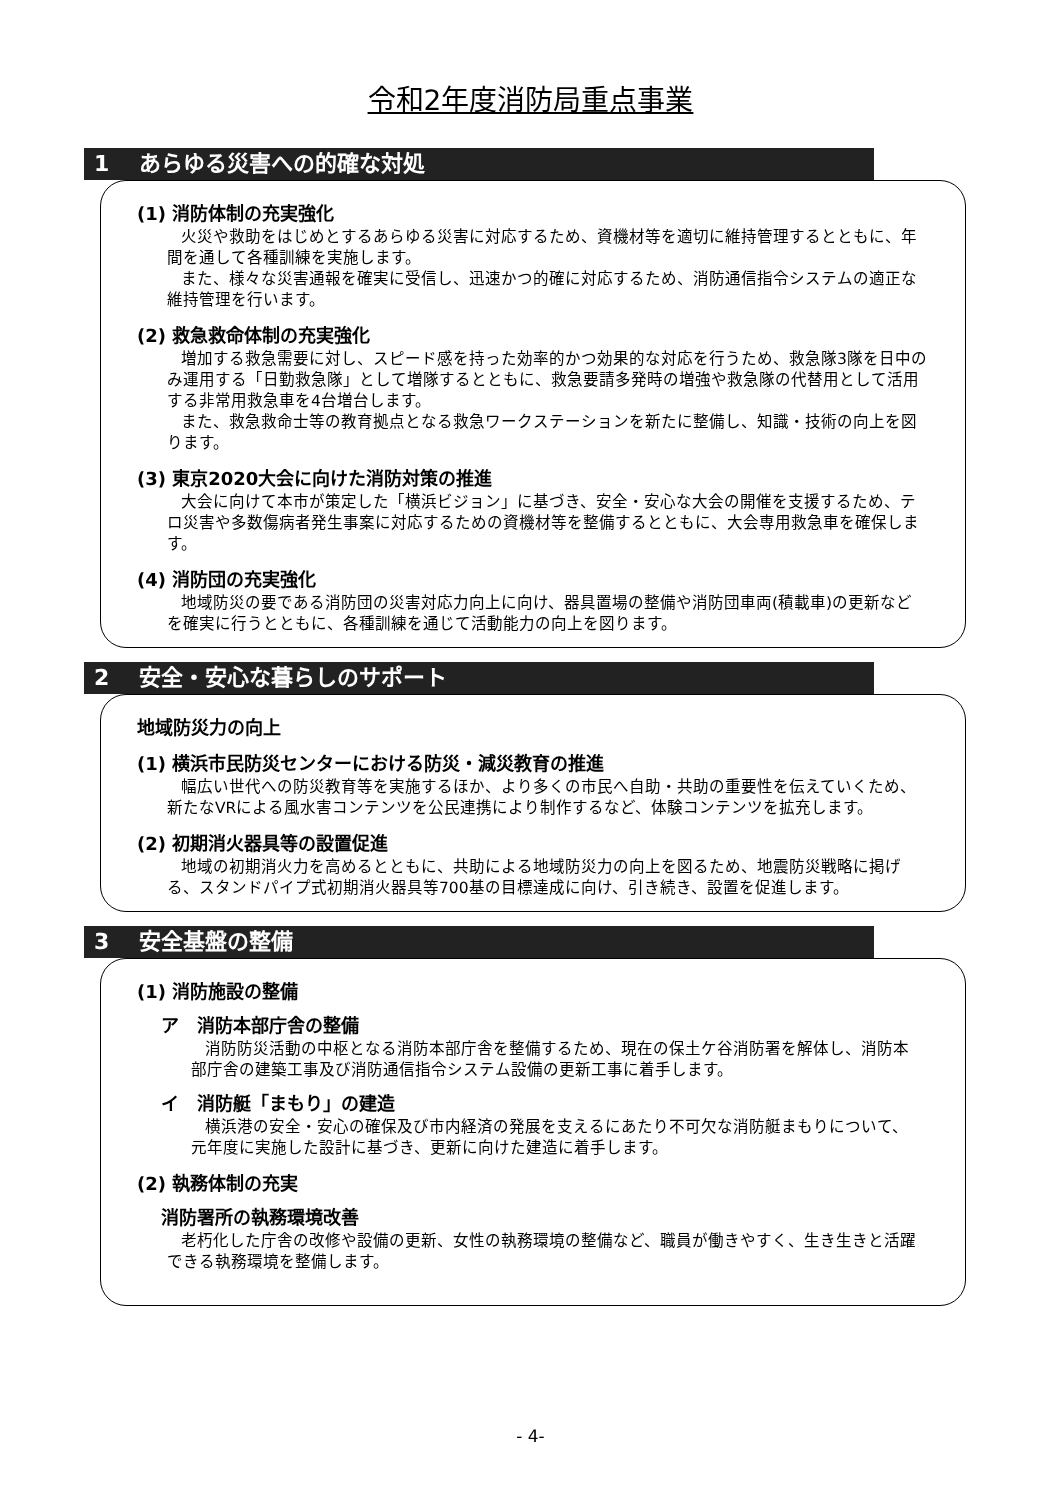令和2年度消防局重点事業
1 あらゆる災害への的確な対処
(1) 消防体制の充実強化
火災や救助をはじめとするあらゆる災害に対応するため、資機材等を適切に維持管理するとともに、年間を通して各種訓練を実施します。
また、様々な災害通報を確実に受信し、迅速かつ的確に対応するため、消防通信指令システムの適正な維持管理を行います。
(2) 救急救命体制の充実強化
増加する救急需要に対し、スピード感を持った効率的かつ効果的な対応を行うため、救急隊3隊を日中のみ運用する「日勤救急隊」として増隊するとともに、救急要請多発時の増強や救急隊の代替用として活用する非常用救急車を4台増台します。
また、救急救命士等の教育拠点となる救急ワークステーションを新たに整備し、知識・技術の向上を図ります。
(3) 東京2020大会に向けた消防対策の推進
大会に向けて本市が策定した「横浜ビジョン」に基づき、安全・安心な大会の開催を支援するため、テロ災害や多数傷病者発生事案に対応するための資機材等を整備するとともに、大会専用救急車を確保します。
(4) 消防団の充実強化
地域防災の要である消防団の災害対応力向上に向け、器具置場の整備や消防団車両(積載車)の更新などを確実に行うとともに、各種訓練を通じて活動能力の向上を図ります。
2 安全・安心な暮らしのサポート
地域防災力の向上
(1) 横浜市民防災センターにおける防災・減災教育の推進
幅広い世代への防災教育等を実施するほか、より多くの市民へ自助・共助の重要性を伝えていくため、新たなVRによる風水害コンテンツを公民連携により制作するなど、体験コンテンツを拡充します。
(2) 初期消火器具等の設置促進
地域の初期消火力を高めるとともに、共助による地域防災力の向上を図るため、地震防災戦略に掲げる、スタンドパイプ式初期消火器具等700基の目標達成に向け、引き続き、設置を促進します。
3 安全基盤の整備
(1) 消防施設の整備
ア　消防本部庁舎の整備
消防防災活動の中枢となる消防本部庁舎を整備するため、現在の保土ケ谷消防署を解体し、消防本部庁舎の建築工事及び消防通信指令システム設備の更新工事に着手します。
イ　消防艇「まもり」の建造
横浜港の安全・安心の確保及び市内経済の発展を支えるにあたり不可欠な消防艇まもりについて、元年度に実施した設計に基づき、更新に向けた建造に着手します。
(2) 執務体制の充実
消防署所の執務環境改善
老朽化した庁舎の改修や設備の更新、女性の執務環境の整備など、職員が働きやすく、生き生きと活躍できる執務環境を整備します。
- 4-